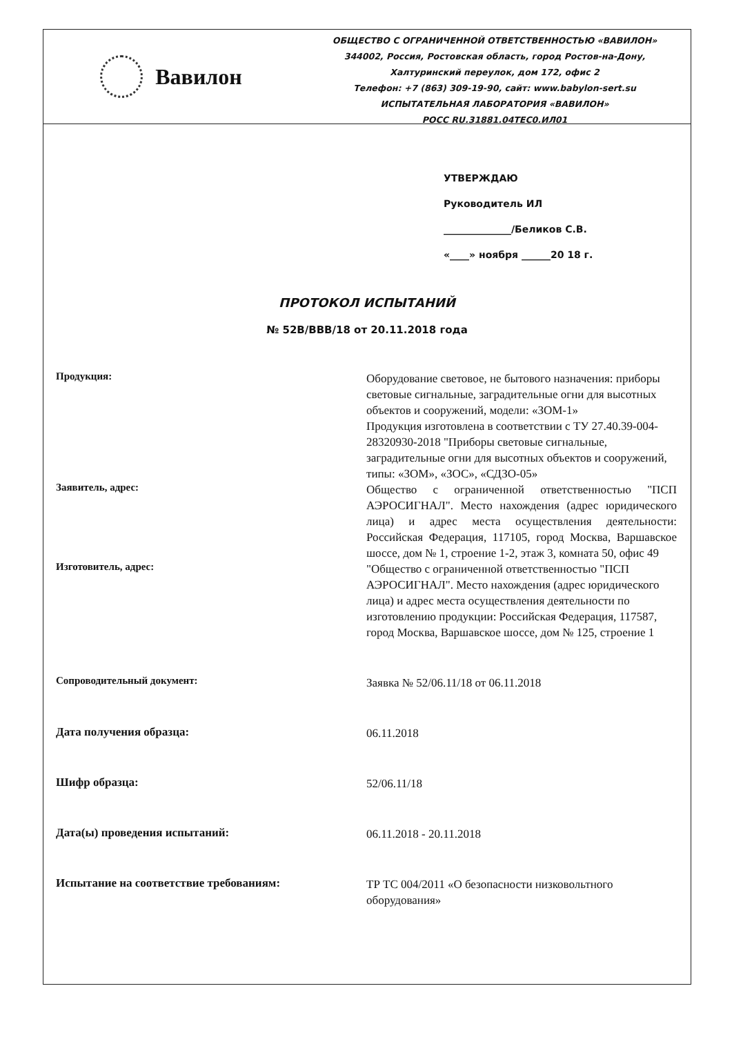Вавилон
ОБЩЕСТВО С ОГРАНИЧЕННОЙ ОТВЕТСТВЕННОСТЬЮ «ВАВИЛОН»
344002, Россия, Ростовская область, город Ростов-на-Дону,
Халтуринский переулок, дом 172, офис 2
Телефон: +7 (863) 309-19-90, сайт: www.babylon-sert.su
ИСПЫТАТЕЛЬНАЯ ЛАБОРАТОРИЯ «ВАВИЛОН»
РОСС RU.31881.04ТЕС0.ИЛ01
УТВЕРЖДАЮ
Руководитель ИЛ
______________/Беликов С.В.
«____» ноября ______20 18 г.
ПРОТОКОЛ ИСПЫТАНИЙ
№ 52В/ВВВ/18 от 20.11.2018 года
| Продукция: | Оборудование световое, не бытового назначения: приборы световые сигнальные, заградительные огни для высотных объектов и сооружений, модели: «ЗОМ-1» Продукция изготовлена в соответствии с ТУ 27.40.39-004-28320930-2018 "Приборы световые сигнальные, заградительные огни для высотных объектов и сооружений, типы: «ЗОМ», «ЗОС», «СДЗО-05» |
| Заявитель, адрес: | Общество с ограниченной ответственностью "ПСП АЭРОСИГНАЛ". Место нахождения (адрес юридического лица) и адрес места осуществления деятельности: Российская Федерация, 117105, город Москва, Варшавское шоссе, дом № 1, строение 1-2, этаж 3, комната 50, офис 49 |
| Изготовитель, адрес: | "Общество с ограниченной ответственностью "ПСП АЭРОСИГНАЛ". Место нахождения (адрес юридического лица) и адрес места осуществления деятельности по изготовлению продукции: Российская Федерация, 117587, город Москва, Варшавское шоссе, дом № 125, строение 1 |
| Сопроводительный документ: | Заявка № 52/06.11/18 от 06.11.2018 |
| Дата получения образца: | 06.11.2018 |
| Шифр образца: | 52/06.11/18 |
| Дата(ы) проведения испытаний: | 06.11.2018 - 20.11.2018 |
| Испытание на соответствие требованиям: | ТР ТС 004/2011 «О безопасности низковольтного оборудования» |